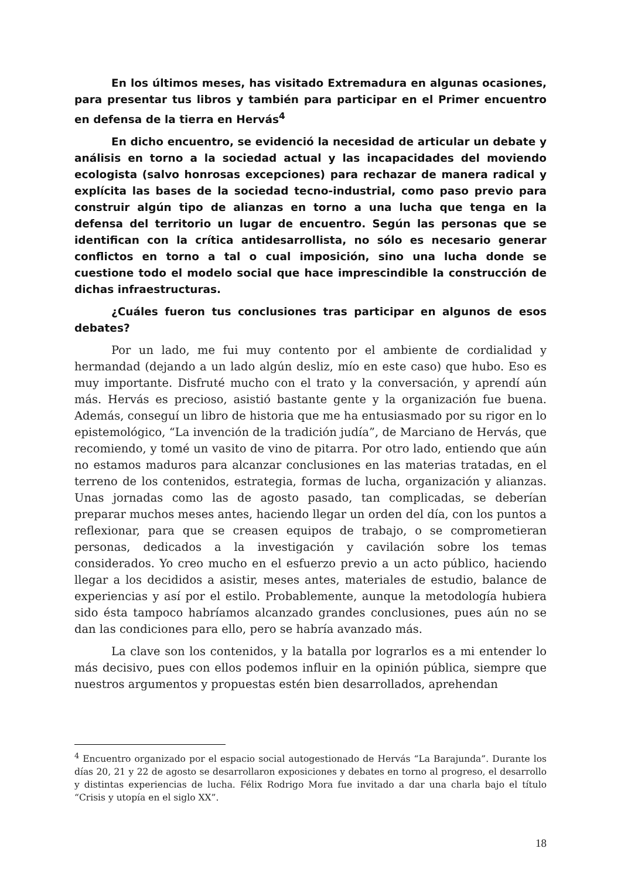En los últimos meses, has visitado Extremadura en algunas ocasiones, para presentar tus libros y también para participar en el Primer encuentro en defensa de la tierra en Hervás<sup>4</sup>
En dicho encuentro, se evidenció la necesidad de articular un debate y análisis en torno a la sociedad actual y las incapacidades del moviendo ecologista (salvo honrosas excepciones) para rechazar de manera radical y explícita las bases de la sociedad tecno-industrial, como paso previo para construir algún tipo de alianzas en torno a una lucha que tenga en la defensa del territorio un lugar de encuentro. Según las personas que se identifican con la crítica antidesarrollista, no sólo es necesario generar conflictos en torno a tal o cual imposición, sino una lucha donde se cuestione todo el modelo social que hace imprescindible la construcción de dichas infraestructuras.
¿Cuáles fueron tus conclusiones tras participar en algunos de esos debates?
Por un lado, me fui muy contento por el ambiente de cordialidad y hermandad (dejando a un lado algún desliz, mío en este caso) que hubo. Eso es muy importante. Disfruté mucho con el trato y la conversación, y aprendí aún más. Hervás es precioso, asistió bastante gente y la organización fue buena. Además, conseguí un libro de historia que me ha entusiasmado por su rigor en lo epistemológico, “La invención de la tradición judía”, de Marciano de Hervás, que recomiendo, y tomé un vasito de vino de pitarra. Por otro lado, entiendo que aún no estamos maduros para alcanzar conclusiones en las materias tratadas, en el terreno de los contenidos, estrategia, formas de lucha, organización y alianzas. Unas jornadas como las de agosto pasado, tan complicadas, se deberían preparar muchos meses antes, haciendo llegar un orden del día, con los puntos a reflexionar, para que se creasen equipos de trabajo, o se comprometieran personas, dedicados a la investigación y cavilación sobre los temas considerados. Yo creo mucho en el esfuerzo previo a un acto público, haciendo llegar a los decididos a asistir, meses antes, materiales de estudio, balance de experiencias y así por el estilo. Probablemente, aunque la metodología hubiera sido ésta tampoco habríamos alcanzado grandes conclusiones, pues aún no se dan las condiciones para ello, pero se habría avanzado más.
La clave son los contenidos, y la batalla por lograrlos es a mi entender lo más decisivo, pues con ellos podemos influir en la opinión pública, siempre que nuestros argumentos y propuestas estén bien desarrollados, aprehendan
<sup>4</sup> Encuentro organizado por el espacio social autogestionado de Hervás “La Barajunda”. Durante los días 20, 21 y 22 de agosto se desarrollaron exposiciones y debates en torno al progreso, el desarrollo y distintas experiencias de lucha. Félix Rodrigo Mora fue invitado a dar una charla bajo el título “Crisis y utopía en el siglo XX”.
18